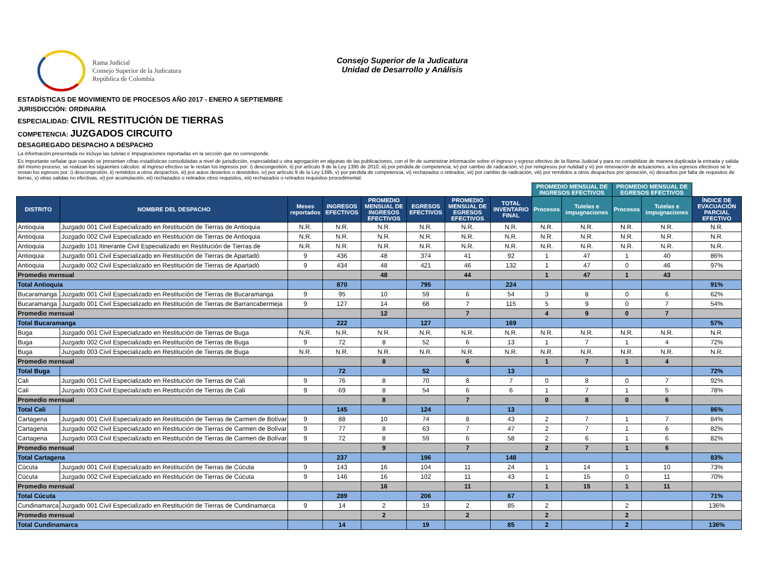Rama Judicial
Consejo Superior de la Judicatura
República de Colombia
Consejo Superior de la Judicatura
Unidad de Desarrollo y Análisis
ESTADÍSTICAS DE MOVIMIENTO DE PROCESOS AÑO 2017 - ENERO A SEPTIEMBRE
JURISDICCIÓN: ORDINARIA
ESPECIALIDAD: CIVIL RESTITUCIÓN DE TIERRAS
COMPETENCIA: JUZGADOS CIRCUITO
DESAGREGADO DESPACHO A DESPACHO
La información presentada no incluye las tutelas e impugnaciones reportadas en la sección que no corresponde.
Es importante señalar que cuando se presentan cifras estadísticas consolidadas a nivel de jurisdicción, especialidad u otra agregación en algunas de las publicaciones, con el fin de suministrar información sobre el ingreso y egreso efectivo de la Rama Judicial y para no contabilizar de manera duplicada la entrada y salida del mismo proceso, se realizan los siguientes cálculos: al ingreso efectivo se le restan los ingresos por: i) descongestión, ii) por artículo 9 de la Ley 1395 de 2010, iii) por pérdida de competencia, iv) por cambio de radicación, v) por reingresos por nulidad y vi) por renovación de actuaciones. a los egresos efectivos se le restan los egresos por. i) descongestión, ii) remitidos a otros despachos, iii) por autos desiertos o desistidos, iv) por artículo 9 de la Ley 1395, v) por pérdida de competencia, vi) rechazados o retirados, vii) por cambio de radicación, viii) por remitidos a otros despachos por oposición, ix) devueltos por falta de requisitos de tierras, x) otras salidas no efectivas, xi) por acumulación, xii) rechazados o retirados otros requisitos, xiii) rechazados o retirados requisitos procedimental.
| | | | | | | | | PROMEDIO MENSUAL DE INGRESOS EFECTIVOS | | PROMEDIO MENSUAL DE EGRESOS EFECTIVOS | | |
| --- | --- | --- | --- | --- | --- | --- | --- | --- | --- | --- | --- | --- |
| DISTRITO | NOMBRE DEL DESPACHO | Meses reportados | INGRESOS EFECTIVOS | PROMEDIO MENSUAL DE INGRESOS EFECTIVOS | EGRESOS EFECTIVOS | PROMEDIO MENSUAL DE EGRESOS EFECTIVOS | TOTAL INVENTARIO FINAL | Procesos | Tutelas e impugnaciones | Procesos | Tutelas e impugnaciones | ÍNDICE DE EVACUACIÓN PARCIAL EFECTIVO |
| Antioquia | Juzgado 001 Civil Especializado en Restitución de Tierras de Antioquia | N.R. | N.R. | N.R. | N.R. | N.R. | N.R. | N.R. | N.R. | N.R. | N.R. | N.R. |
| Antioquia | Juzgado 002 Civil Especializado en Restitución de Tierras de Antioquia | N.R. | N.R. | N.R. | N.R. | N.R. | N.R. | N.R. | N.R. | N.R. | N.R. | N.R. |
| Antioquia | Juzgado 101 Itinerante Civil Especializado en Restitución de Tierras de | N.R. | N.R. | N.R. | N.R. | N.R. | N.R. | N.R. | N.R. | N.R. | N.R. | N.R. |
| Antioquia | Juzgado 001 Civil Especializado en Restitución de Tierras de Apartadó | 9 | 436 | 48 | 374 | 41 | 92 | 1 | 47 | 1 | 40 | 86% |
| Antioquia | Juzgado 002 Civil Especializado en Restitución de Tierras de Apartadó | 9 | 434 | 48 | 421 | 46 | 132 | 1 | 47 | 0 | 46 | 97% |
| Promedio mensual | | | | 48 | | 44 | | 1 | 47 | 1 | 43 | |
| Total Antioquia | | | 870 | | 795 | | 224 | | | | | 91% |
| Bucaramanga | Juzgado 001 Civil Especializado en Restitución de Tierras de Bucaramanga | 9 | 95 | 10 | 59 | 6 | 54 | 3 | 8 | 0 | 6 | 62% |
| Bucaramanga | Juzgado 001 Civil Especializado en Restitución de Tierras de Barrancabermeja | 9 | 127 | 14 | 68 | 7 | 115 | 5 | 9 | 0 | 7 | 54% |
| Promedio mensual | | | | 12 | | 7 | | 4 | 9 | 0 | 7 | |
| Total Bucaramanga | | | 222 | | 127 | | 169 | | | | | 57% |
| Buga | Juzgado 001 Civil Especializado en Restitución de Tierras de Buga | N.R. | N.R. | N.R. | N.R. | N.R. | N.R. | N.R. | N.R. | N.R. | N.R. | N.R. |
| Buga | Juzgado 002 Civil Especializado en Restitución de Tierras de Buga | 9 | 72 | 8 | 52 | 6 | 13 | 1 | 7 | 1 | 4 | 72% |
| Buga | Juzgado 003 Civil Especializado en Restitución de Tierras de Buga | N.R. | N.R. | N.R. | N.R. | N.R. | N.R. | N.R. | N.R. | N.R. | N.R. | N.R. |
| Promedio mensual | | | | 8 | | 6 | | 1 | 7 | 1 | 4 | |
| Total Buga | | | 72 | | 52 | | 13 | | | | | 72% |
| Cali | Juzgado 001 Civil Especializado en Restitución de Tierras de Cali | 9 | 76 | 8 | 70 | 8 | 7 | 0 | 8 | 0 | 7 | 92% |
| Cali | Juzgado 003 Civil Especializado en Restitución de Tierras de Cali | 9 | 69 | 8 | 54 | 6 | 6 | 1 | 7 | 1 | 5 | 78% |
| Promedio mensual | | | | 8 | | 7 | | 0 | 8 | 0 | 6 | |
| Total Cali | | | 145 | | 124 | | 13 | | | | | 86% |
| Cartagena | Juzgado 001 Civil Especializado en Restitución de Tierras de Carmen de Bolívar | 9 | 88 | 10 | 74 | 8 | 43 | 2 | 7 | 1 | 7 | 84% |
| Cartagena | Juzgado 002 Civil Especializado en Restitución de Tierras de Carmen de Bolívar | 9 | 77 | 8 | 63 | 7 | 47 | 2 | 7 | 1 | 6 | 82% |
| Cartagena | Juzgado 003 Civil Especializado en Restitución de Tierras de Carmen de Bolívar | 9 | 72 | 8 | 59 | 6 | 58 | 2 | 6 | 1 | 6 | 82% |
| Promedio mensual | | | | 9 | | 7 | | 2 | 7 | 1 | 6 | |
| Total Cartagena | | | 237 | | 196 | | 148 | | | | | 83% |
| Cúcuta | Juzgado 001 Civil Especializado en Restitución de Tierras de Cúcuta | 9 | 143 | 16 | 104 | 11 | 24 | 1 | 14 | 1 | 10 | 73% |
| Cúcuta | Juzgado 002 Civil Especializado en Restitución de Tierras de Cúcuta | 9 | 146 | 16 | 102 | 11 | 43 | 1 | 15 | 0 | 11 | 70% |
| Promedio mensual | | | | 16 | | 11 | | 1 | 15 | 1 | 11 | |
| Total Cúcuta | | | 289 | | 206 | | 67 | | | | | 71% |
| Cundinamarca | Juzgado 001 Civil Especializado en Restitución de Tierras de Cundinamarca | 9 | 14 | 2 | 19 | 2 | 85 | 2 | | 2 | | 136% |
| Promedio mensual | | | | 2 | | 2 | | 2 | | 2 | | |
| Total Cundinamarca | | | 14 | | 19 | | 85 | 2 | | 2 | | 136% |